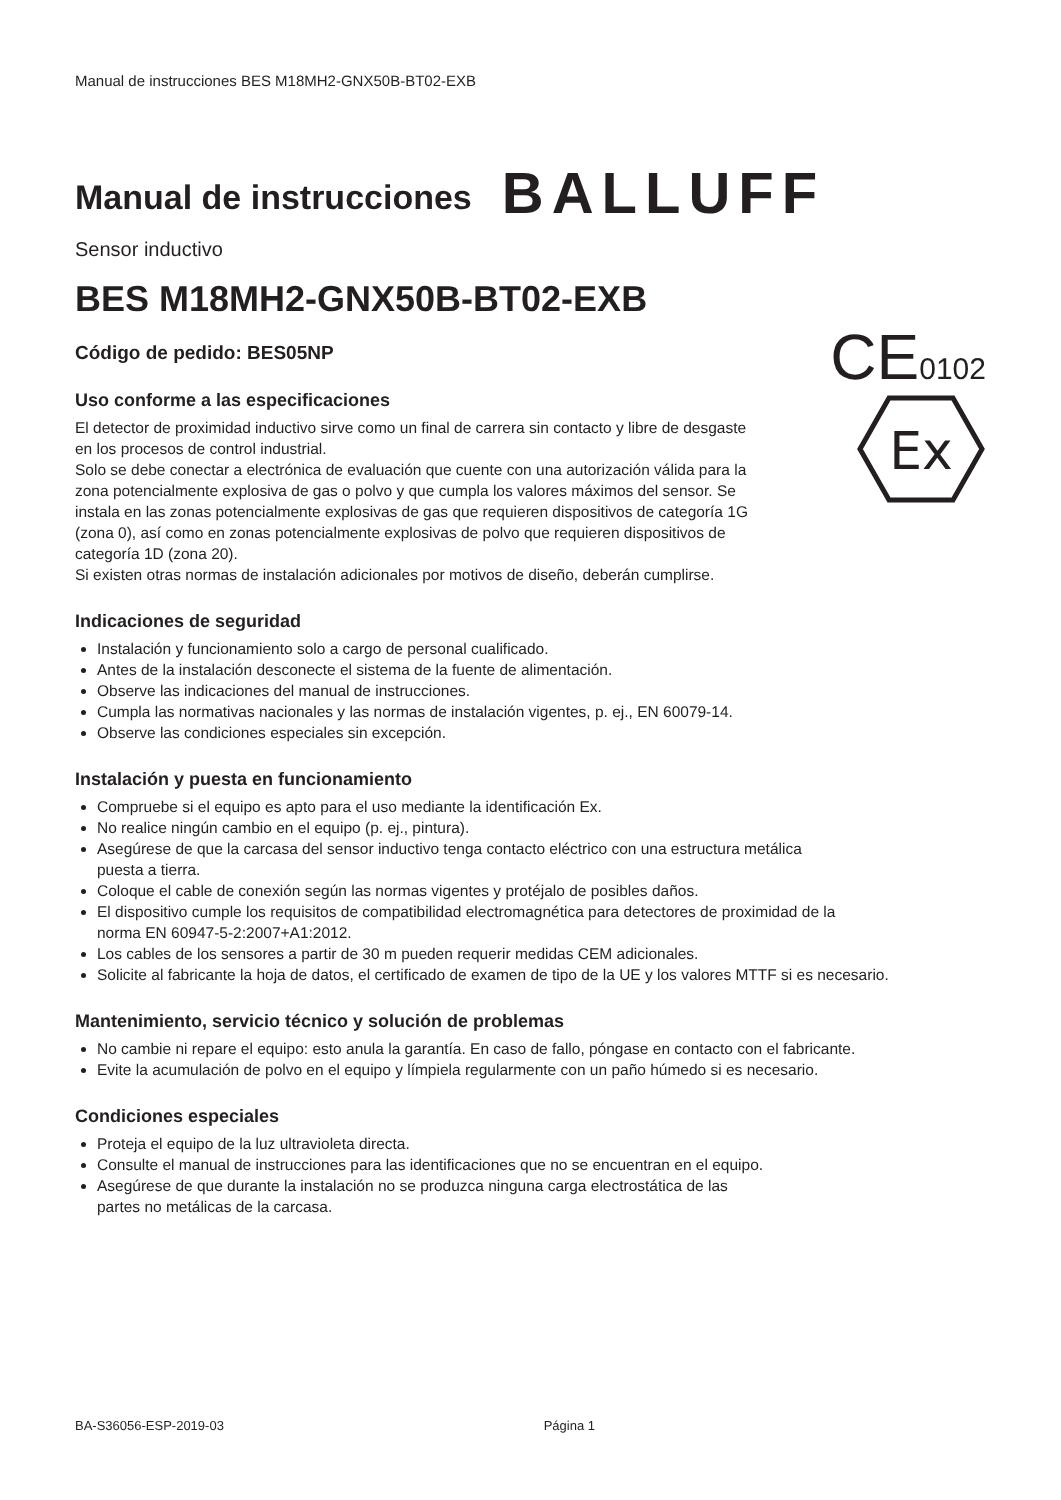Manual de instrucciones BES M18MH2-GNX50B-BT02-EXB
Manual de instrucciones
BALLUFF
Sensor inductivo
BES M18MH2-GNX50B-BT02-EXB
Código de pedido: BES05NP
Uso conforme a las especificaciones
El detector de proximidad inductivo sirve como un final de carrera sin contacto y libre de desgaste en los procesos de control industrial.
Solo se debe conectar a electrónica de evaluación que cuente con una autorización válida para la zona potencialmente explosiva de gas o polvo y que cumpla los valores máximos del sensor. Se instala en las zonas potencialmente explosivas de gas que requieren dispositivos de categoría 1G (zona 0), así como en zonas potencialmente explosivas de polvo que requieren dispositivos de categoría 1D (zona 20).
CE0102
Ex
Si existen otras normas de instalación adicionales por motivos de diseño, deberán cumplirse.
Indicaciones de seguridad
Instalación y funcionamiento solo a cargo de personal cualificado.
Antes de la instalación desconecte el sistema de la fuente de alimentación.
Observe las indicaciones del manual de instrucciones.
Cumpla las normativas nacionales y las normas de instalación vigentes, p. ej., EN 60079-14.
Observe las condiciones especiales sin excepción.
Instalación y puesta en funcionamiento
Compruebe si el equipo es apto para el uso mediante la identificación Ex.
No realice ningún cambio en el equipo (p. ej., pintura).
Asegúrese de que la carcasa del sensor inductivo tenga contacto eléctrico con una estructura metálica
puesta a tierra.
Coloque el cable de conexión según las normas vigentes y protéjalo de posibles daños.
El dispositivo cumple los requisitos de compatibilidad electromagnética para detectores de proximidad de la
norma EN 60947-5-2:2007+A1:2012.
Los cables de los sensores a partir de 30 m pueden requerir medidas CEM adicionales.
Solicite al fabricante la hoja de datos, el certificado de examen de tipo de la UE y los valores MTTF si es necesario.
Mantenimiento, servicio técnico y solución de problemas
No cambie ni repare el equipo: esto anula la garantía. En caso de fallo, póngase en contacto con el fabricante.
Evite la acumulación de polvo en el equipo y límpiela regularmente con un paño húmedo si es necesario.
Condiciones especiales
Proteja el equipo de la luz ultravioleta directa.
Consulte el manual de instrucciones para las identificaciones que no se encuentran en el equipo.
Asegúrese de que durante la instalación no se produzca ninguna carga electrostática de las
partes no metálicas de la carcasa.
BA-S36056-ESP-2019-03 Página 1